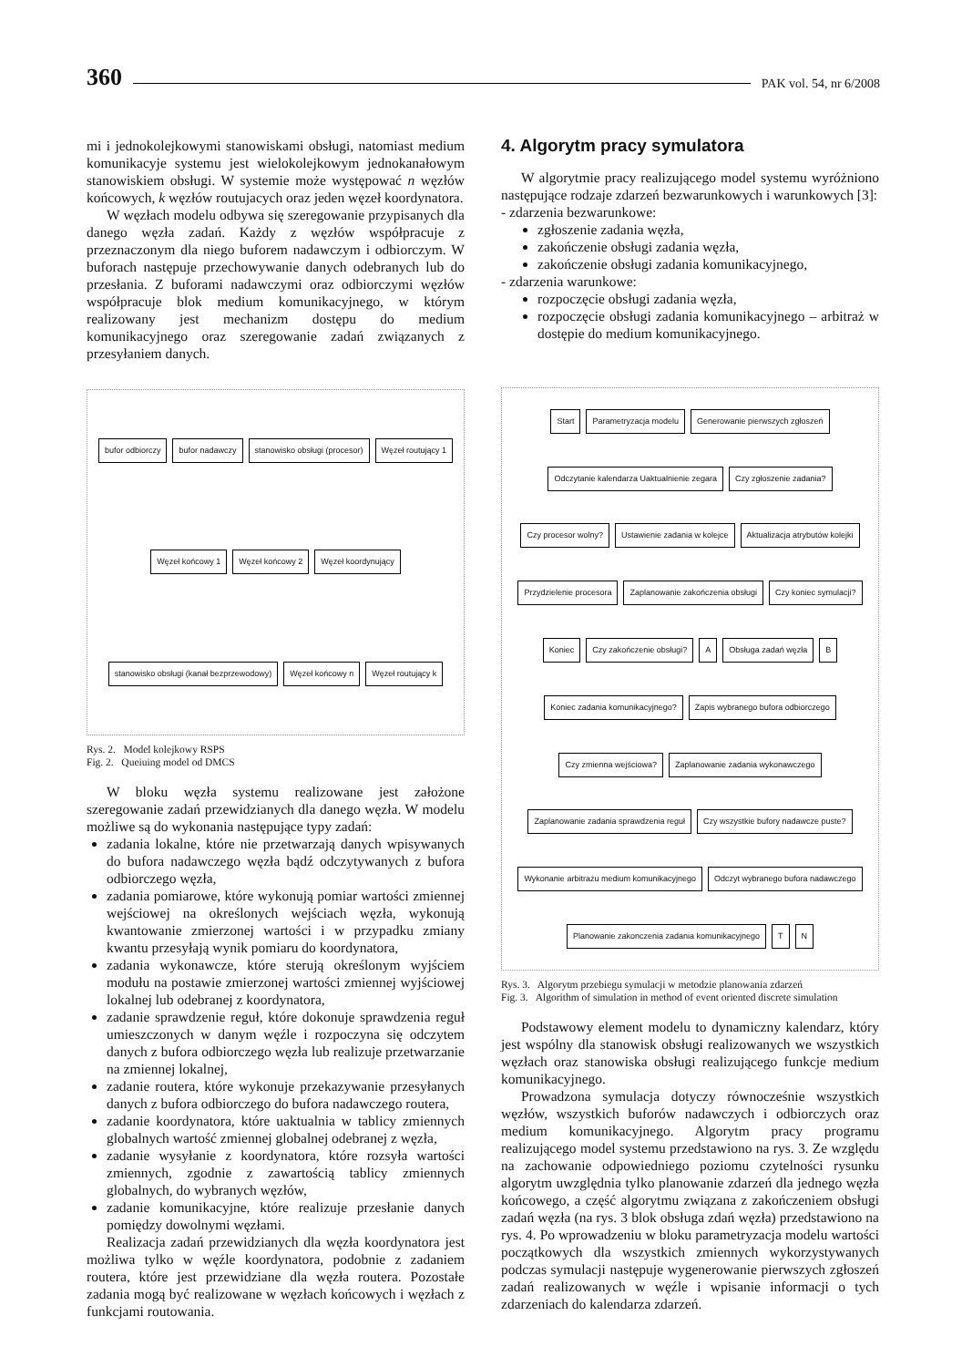360 PAK vol. 54, nr 6/2008
mi i jednokolejkowymi stanowiskami obsługi, natomiast medium komunikacyje systemu jest wielokolejkowym jednokanałowym stanowiskiem obsługi. W systemie może występować n węzłów końcowych, k węzłów routujacych oraz jeden węzeł koordynatora.
W węzłach modelu odbywa się szeregowanie przypisanych dla danego węzła zadań. Każdy z węzłów współpracuje z przeznaczonym dla niego buforem nadawczym i odbiorczym. W buforach następuje przechowywanie danych odebranych lub do przesłania. Z buforami nadawczymi oraz odbiorczymi węzłów współpracuje blok medium komunikacyjnego, w którym realizowany jest mechanizm dostępu do medium komunikacyjnego oraz szeregowanie zadań związanych z przesyłaniem danych.
bufor odbiorczy bufor nadawczy stanowisko obsługi (procesor) Węzeł routujący 1 Węzeł końcowy 1 Węzeł końcowy 2 Węzeł koordynujący stanowisko obsługi (kanał bezprzewodowy) Węzeł końcowy n Węzeł routujący k
Rys. 2. Model kolejkowy RSPS
Fig. 2. Queiuing model od DMCS
W bloku węzła systemu realizowane jest założone szeregowanie zadań przewidzianych dla danego węzła. W modelu możliwe są do wykonania następujące typy zadań:
zadania lokalne, które nie przetwarzają danych wpisywanych do bufora nadawczego węzła bądź odczytywanych z bufora odbiorczego węzła,
zadania pomiarowe, które wykonują pomiar wartości zmiennej wejściowej na określonych wejściach węzła, wykonują kwantowanie zmierzonej wartości i w przypadku zmiany kwantu przesyłają wynik pomiaru do koordynatora,
zadania wykonawcze, które sterują określonym wyjściem modułu na postawie zmierzonej wartości zmiennej wyjściowej lokalnej lub odebranej z koordynatora,
zadanie sprawdzenie reguł, które dokonuje sprawdzenia reguł umieszczonych w danym węźle i rozpoczyna się odczytem danych z bufora odbiorczego węzła lub realizuje przetwarzanie na zmiennej lokalnej,
zadanie routera, które wykonuje przekazywanie przesyłanych danych z bufora odbiorczego do bufora nadawczego routera,
zadanie koordynatora, które uaktualnia w tablicy zmiennych globalnych wartość zmiennej globalnej odebranej z węzła,
zadanie wysyłanie z koordynatora, które rozsyła wartości zmiennych, zgodnie z zawartością tablicy zmiennych globalnych, do wybranych węzłów,
zadanie komunikacyjne, które realizuje przesłanie danych pomiędzy dowolnymi węzłami.
Realizacja zadań przewidzianych dla węzła koordynatora jest możliwa tylko w węźle koordynatora, podobnie z zadaniem routera, które jest przewidziane dla węzła routera. Pozostałe zadania mogą być realizowane w węzłach końcowych i węzłach z funkcjami routowania.
4. Algorytm pracy symulatora
W algorytmie pracy realizującego model systemu wyróżniono następujące rodzaje zdarzeń bezwarunkowych i warunkowych [3]:
- zdarzenia bezwarunkowe:
zgłoszenie zadania węzła,
zakończenie obsługi zadania węzła,
zakończenie obsługi zadania komunikacyjnego,
- zdarzenia warunkowe:
rozpoczęcie obsługi zadania węzła,
rozpoczęcie obsługi zadania komunikacyjnego – arbitraż w dostępie do medium komunikacyjnego.
Start Parametryzacja modelu Generowanie pierwszych zgłoszeń Odczytanie kalendarza Uaktualnienie zegara Czy zgłoszenie zadania? Czy procesor wolny? Ustawienie zadania w kolejce Aktualizacja atrybutów kolejki Przydzielenie procesora Zaplanowanie zakończenia obsługi Czy koniec symulacji? Koniec Czy zakończenie obsługi? A Obsługa zadań węzła B Koniec zadania komunikacyjnego? Zapis wybranego bufora odbiorczego Czy zmienna wejściowa? Zaplanowanie zadania wykonawczego Zaplanowanie zadania sprawdzenia reguł Czy wszystkie bufory nadawcze puste? Wykonanie arbitrażu medium komunikacyjnego Odczyt wybranego bufora nadawczego Planowanie zakonczenia zadania komunikacyjnego T N
Rys. 3. Algorytm przebiegu symulacji w metodzie planowania zdarzeń
Fig. 3. Algorithm of simulation in method of event oriented discrete simulation
Podstawowy element modelu to dynamiczny kalendarz, który jest wspólny dla stanowisk obsługi realizowanych we wszystkich węzłach oraz stanowiska obsługi realizującego funkcje medium komunikacyjnego.
Prowadzona symulacja dotyczy równocześnie wszystkich węzłów, wszystkich buforów nadawczych i odbiorczych oraz medium komunikacyjnego. Algorytm pracy programu realizującego model systemu przedstawiono na rys. 3. Ze względu na zachowanie odpowiedniego poziomu czytelności rysunku algorytm uwzględnia tylko planowanie zdarzeń dla jednego węzła końcowego, a część algorytmu związana z zakończeniem obsługi zadań węzła (na rys. 3 blok obsługa zdań węzła) przedstawiono na rys. 4. Po wprowadzeniu w bloku parametryzacja modelu wartości początkowych dla wszystkich zmiennych wykorzystywanych podczas symulacji następuje wygenerowanie pierwszych zgłoszeń zadań realizowanych w węźle i wpisanie informacji o tych zdarzeniach do kalendarza zdarzeń.